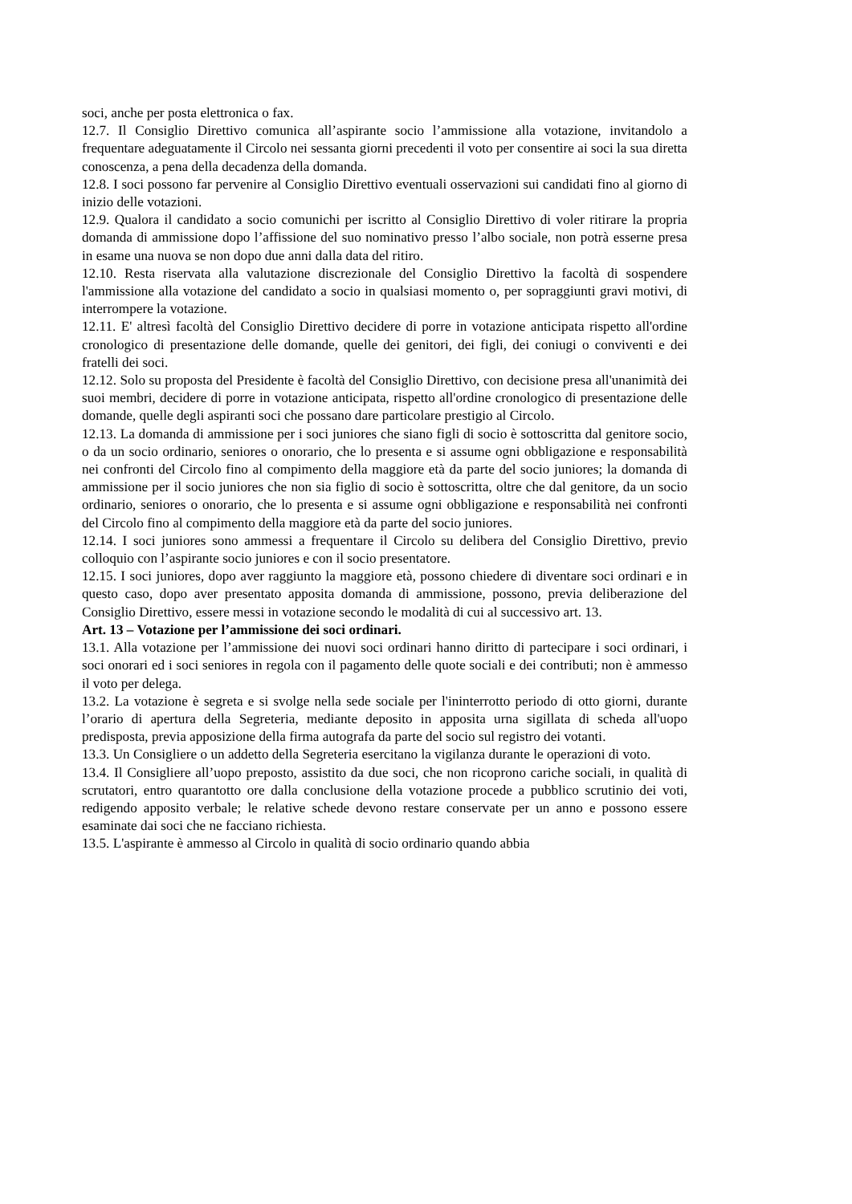soci, anche per posta elettronica o fax.
12.7. Il Consiglio Direttivo comunica all’aspirante socio l’ammissione alla votazione, invitandolo a frequentare adeguatamente il Circolo nei sessanta giorni precedenti il voto per consentire ai soci la sua diretta conoscenza, a pena della decadenza della domanda.
12.8. I soci possono far pervenire al Consiglio Direttivo eventuali osservazioni sui candidati fino al giorno di inizio delle votazioni.
12.9. Qualora il candidato a socio comunichi per iscritto al Consiglio Direttivo di voler ritirare la propria domanda di ammissione dopo l’affissione del suo nominativo presso l’albo sociale, non potrà esserne presa in esame una nuova se non dopo due anni dalla data del ritiro.
12.10. Resta riservata alla valutazione discrezionale del Consiglio Direttivo la facoltà di sospendere l'ammissione alla votazione del candidato a socio in qualsiasi momento o, per sopraggiunti gravi motivi, di interrompere la votazione.
12.11. E' altresì facoltà del Consiglio Direttivo decidere di porre in votazione anticipata rispetto all'ordine cronologico di presentazione delle domande, quelle dei genitori, dei figli, dei coniugi o conviventi e dei fratelli dei soci.
12.12. Solo su proposta del Presidente è facoltà del Consiglio Direttivo, con decisione presa all'unanimità dei suoi membri, decidere di porre in votazione anticipata, rispetto all'ordine cronologico di presentazione delle domande, quelle degli aspiranti soci che possano dare particolare prestigio al Circolo.
12.13. La domanda di ammissione per i soci juniores che siano figli di socio è sottoscritta dal genitore socio, o da un socio ordinario, seniores o onorario, che lo presenta e si assume ogni obbligazione e responsabilità nei confronti del Circolo fino al compimento della maggiore età da parte del socio juniores; la domanda di ammissione per il socio juniores che non sia figlio di socio è sottoscritta, oltre che dal genitore, da un socio ordinario, seniores o onorario, che lo presenta e si assume ogni obbligazione e responsabilità nei confronti del Circolo fino al compimento della maggiore età da parte del socio juniores.
12.14. I soci juniores sono ammessi a frequentare il Circolo su delibera del Consiglio Direttivo, previo colloquio con l’aspirante socio juniores e con il socio presentatore.
12.15. I soci juniores, dopo aver raggiunto la maggiore età, possono chiedere di diventare soci ordinari e in questo caso, dopo aver presentato apposita domanda di ammissione, possono, previa deliberazione del Consiglio Direttivo, essere messi in votazione secondo le modalità di cui al successivo art. 13.
Art. 13 – Votazione per l’ammissione dei soci ordinari.
13.1. Alla votazione per l’ammissione dei nuovi soci ordinari hanno diritto di partecipare i soci ordinari, i soci onorari ed i soci seniores in regola con il pagamento delle quote sociali e dei contributi; non è ammesso il voto per delega.
13.2. La votazione è segreta e si svolge nella sede sociale per l'ininterrotto periodo di otto giorni, durante l’orario di apertura della Segreteria, mediante deposito in apposita urna sigillata di scheda all'uopo predisposta, previa apposizione della firma autografa da parte del socio sul registro dei votanti.
13.3. Un Consigliere o un addetto della Segreteria esercitano la vigilanza durante le operazioni di voto.
13.4. Il Consigliere all’uopo preposto, assistito da due soci, che non ricoprono cariche sociali, in qualità di scrutatori, entro quarantotto ore dalla conclusione della votazione procede a pubblico scrutinio dei voti, redigendo apposito verbale; le relative schede devono restare conservate per un anno e possono essere esaminate dai soci che ne facciano richiesta.
13.5. L'aspirante è ammesso al Circolo in qualità di socio ordinario quando abbia